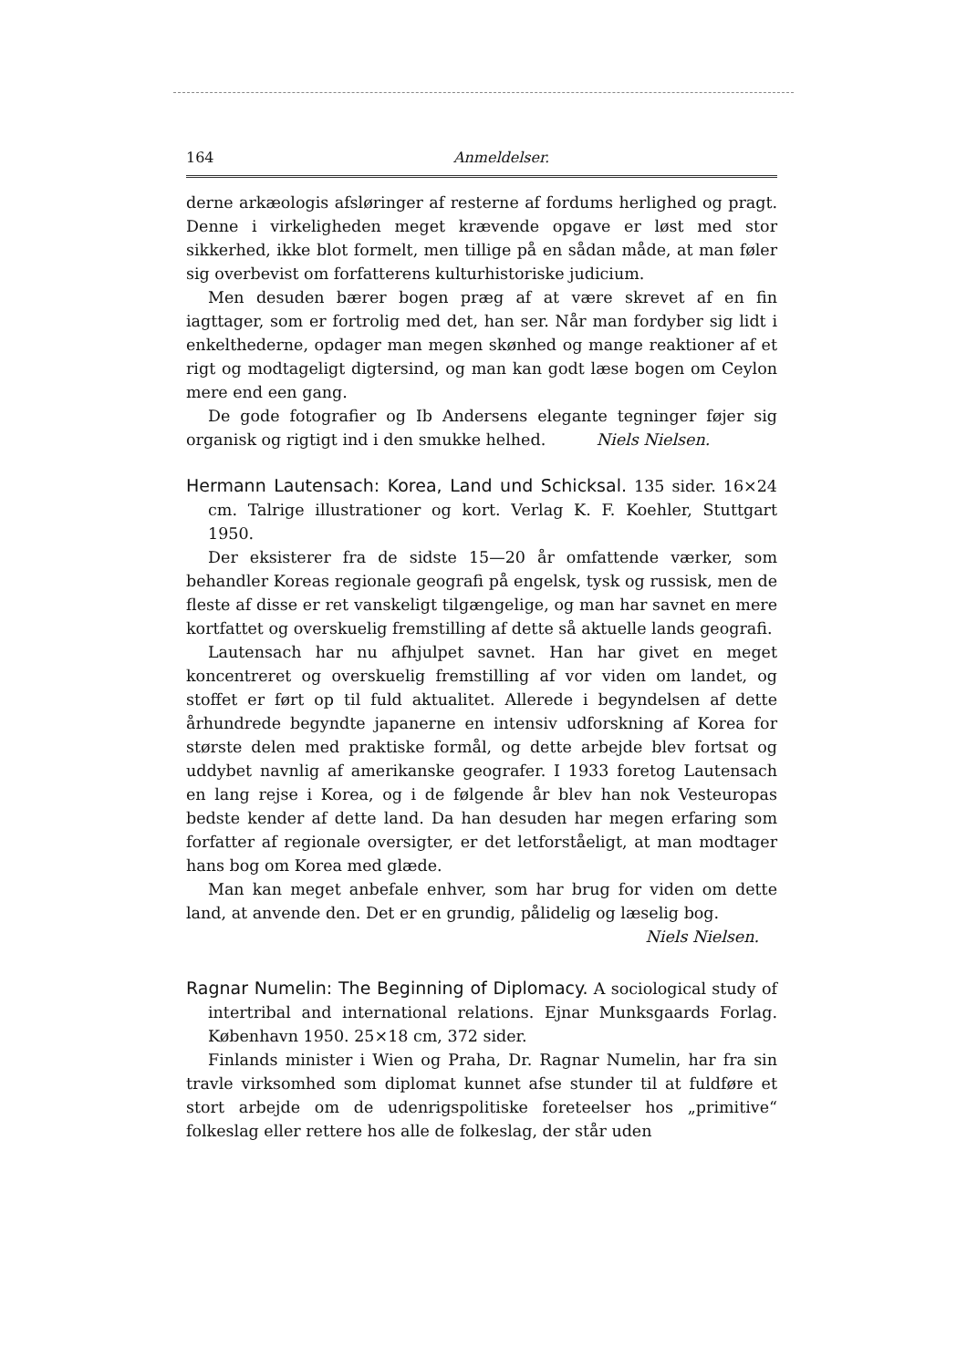164 Anmeldelser.
derne arkæologis afsløringer af resterne af fordums herlighed og pragt. Denne i virkeligheden meget krævende opgave er løst med stor sikkerhed, ikke blot formelt, men tillige på en sådan måde, at man føler sig overbevist om forfatterens kulturhistoriske judicium.
Men desuden bærer bogen præg af at være skrevet af en fin iagttager, som er fortrolig med det, han ser. Når man fordyber sig lidt i enkelthederne, opdager man megen skønhed og mange reaktioner af et rigt og modtageligt digtersind, og man kan godt læse bogen om Ceylon mere end een gang.
De gode fotografier og Ib Andersens elegante tegninger føjer sig organisk og rigtigt ind i den smukke helhed. Niels Nielsen.
Hermann Lautensach: Korea, Land und Schicksal. 135 sider. 16×24 cm. Talrige illustrationer og kort. Verlag K. F. Koehler, Stuttgart 1950.
Der eksisterer fra de sidste 15—20 år omfattende værker, som behandler Koreas regionale geografi på engelsk, tysk og russisk, men de fleste af disse er ret vanskeligt tilgængelige, og man har savnet en mere kortfattet og overskuelig fremstilling af dette så aktuelle lands geografi.
Lautensach har nu afhjulpet savnet. Han har givet en meget koncentreret og overskuelig fremstilling af vor viden om landet, og stoffet er ført op til fuld aktualitet. Allerede i begyndelsen af dette århundrede begyndte japanerne en intensiv udforskning af Korea for største delen med praktiske formål, og dette arbejde blev fortsat og uddybet navnlig af amerikanske geografer. I 1933 foretog Lautensach en lang rejse i Korea, og i de følgende år blev han nok Vesteuropas bedste kender af dette land. Da han desuden har megen erfaring som forfatter af regionale oversigter, er det letforståeligt, at man modtager hans bog om Korea med glæde.
Man kan meget anbefale enhver, som har brug for viden om dette land, at anvende den. Det er en grundig, pålidelig og læselig bog.
Niels Nielsen.
Ragnar Numelin: The Beginning of Diplomacy. A sociological study of intertribal and international relations. Ejnar Munksgaards Forlag. København 1950. 25×18 cm, 372 sider.
Finlands minister i Wien og Praha, Dr. Ragnar Numelin, har fra sin travle virksomhed som diplomat kunnet afse stunder til at fuldføre et stort arbejde om de udenrigspolitiske foreteelser hos „primitive“ folkeslag eller rettere hos alle de folkeslag, der står uden